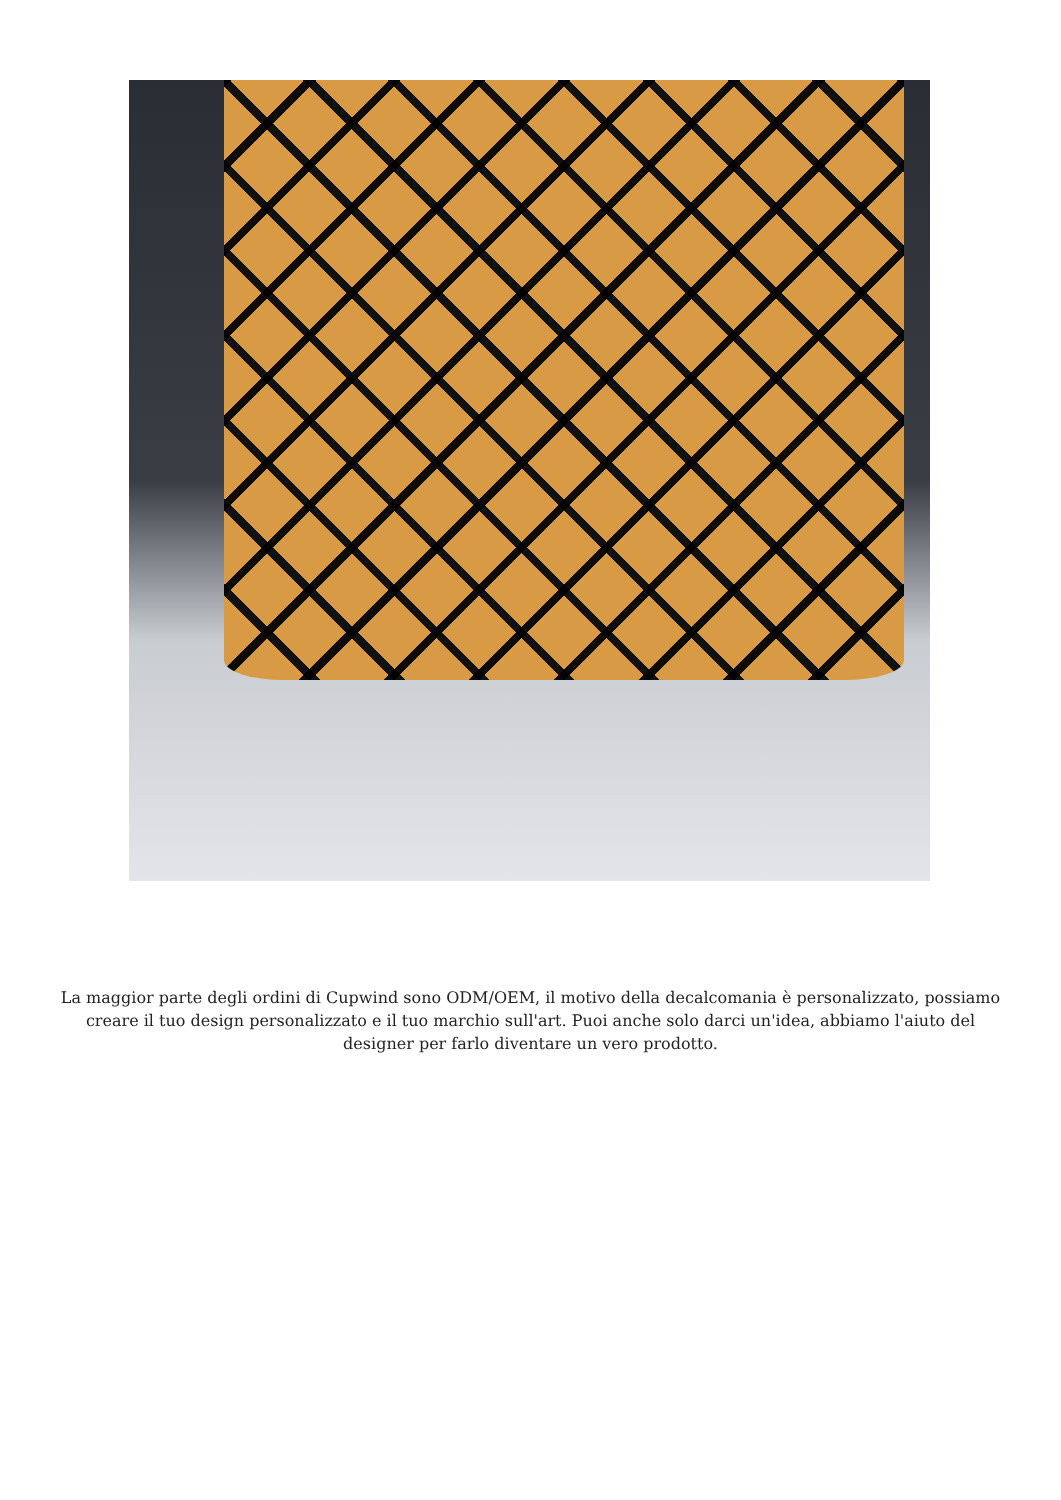La maggior parte degli ordini di Cupwind sono ODM/OEM, il motivo della decalcomania è personalizzato, possiamo creare il tuo design personalizzato e il tuo marchio sull'art. Puoi anche solo darci un'idea, abbiamo l'aiuto del designer per farlo diventare un vero prodotto.